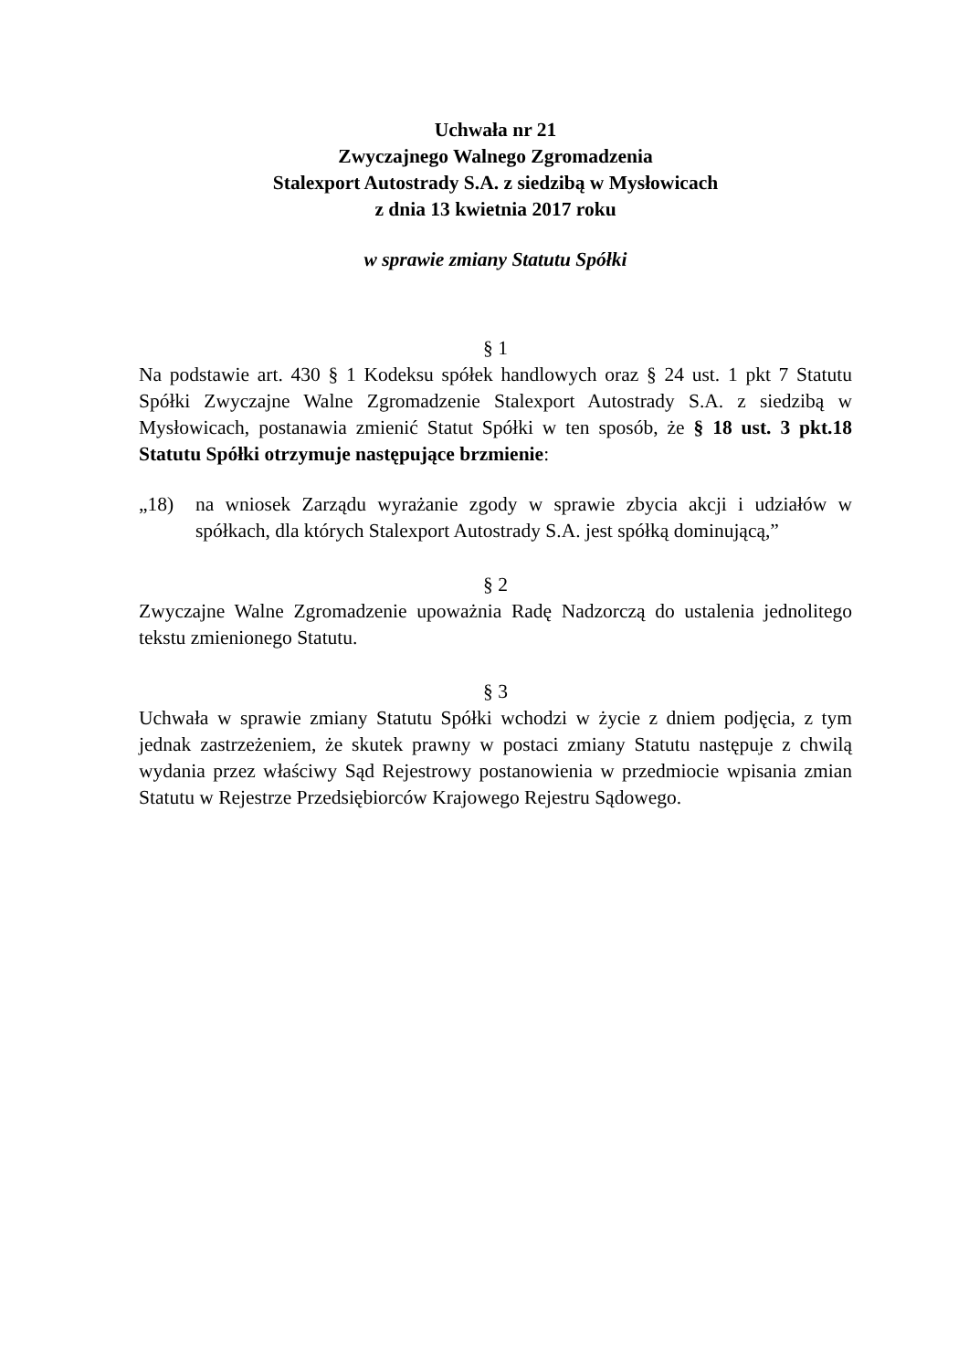Uchwała nr 21
Zwyczajnego Walnego Zgromadzenia
Stalexport Autostrady S.A. z siedzibą w Mysłowicach
z dnia 13 kwietnia 2017 roku
w sprawie zmiany Statutu Spółki
§ 1
Na podstawie art. 430 § 1 Kodeksu spółek handlowych oraz § 24 ust. 1 pkt 7 Statutu Spółki Zwyczajne Walne Zgromadzenie Stalexport Autostrady S.A. z siedzibą w Mysłowicach, postanawia zmienić Statut Spółki w ten sposób, że § 18 ust. 3 pkt.18 Statutu Spółki otrzymuje następujące brzmienie:
„18) na wniosek Zarządu wyrażanie zgody w sprawie zbycia akcji i udziałów w spółkach, dla których Stalexport Autostrady S.A. jest spółką dominującą,”
§ 2
Zwyczajne Walne Zgromadzenie upoważnia Radę Nadzorczą do ustalenia jednolitego tekstu zmienionego Statutu.
§ 3
Uchwała w sprawie zmiany Statutu Spółki wchodzi w życie z dniem podjęcia, z tym jednak zastrzeżeniem, że skutek prawny w postaci zmiany Statutu następuje z chwilą wydania przez właściwy Sąd Rejestrowy postanowienia w przedmiocie wpisania zmian Statutu w Rejestrze Przedsiębiorców Krajowego Rejestru Sądowego.